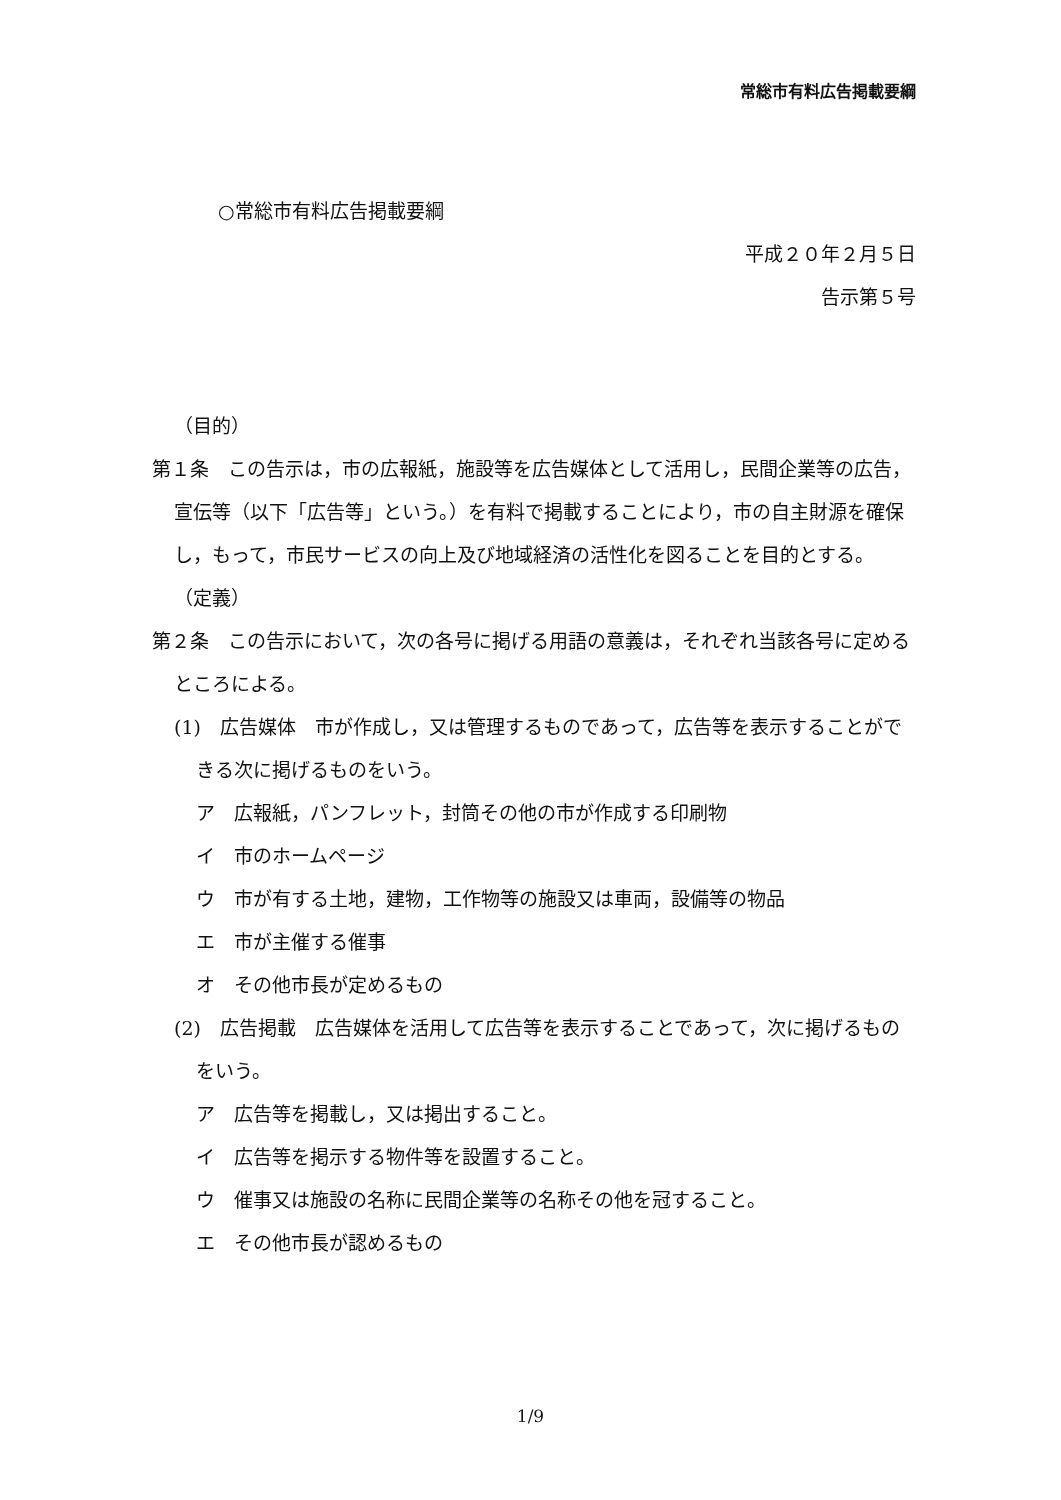常総市有料広告掲載要綱
○常総市有料広告掲載要綱
平成２０年２月５日
告示第５号
（目的）
第１条　この告示は，市の広報紙，施設等を広告媒体として活用し，民間企業等の広告，宣伝等（以下「広告等」という。）を有料で掲載することにより，市の自主財源を確保し，もって，市民サービスの向上及び地域経済の活性化を図ることを目的とする。
（定義）
第２条　この告示において，次の各号に掲げる用語の意義は，それぞれ当該各号に定めるところによる。
(1)　広告媒体　市が作成し，又は管理するものであって，広告等を表示することができる次に掲げるものをいう。
ア　広報紙，パンフレット，封筒その他の市が作成する印刷物
イ　市のホームページ
ウ　市が有する土地，建物，工作物等の施設又は車両，設備等の物品
エ　市が主催する催事
オ　その他市長が定めるもの
(2)　広告掲載　広告媒体を活用して広告等を表示することであって，次に掲げるものをいう。
ア　広告等を掲載し，又は掲出すること。
イ　広告等を掲示する物件等を設置すること。
ウ　催事又は施設の名称に民間企業等の名称その他を冠すること。
エ　その他市長が認めるもの
1/9